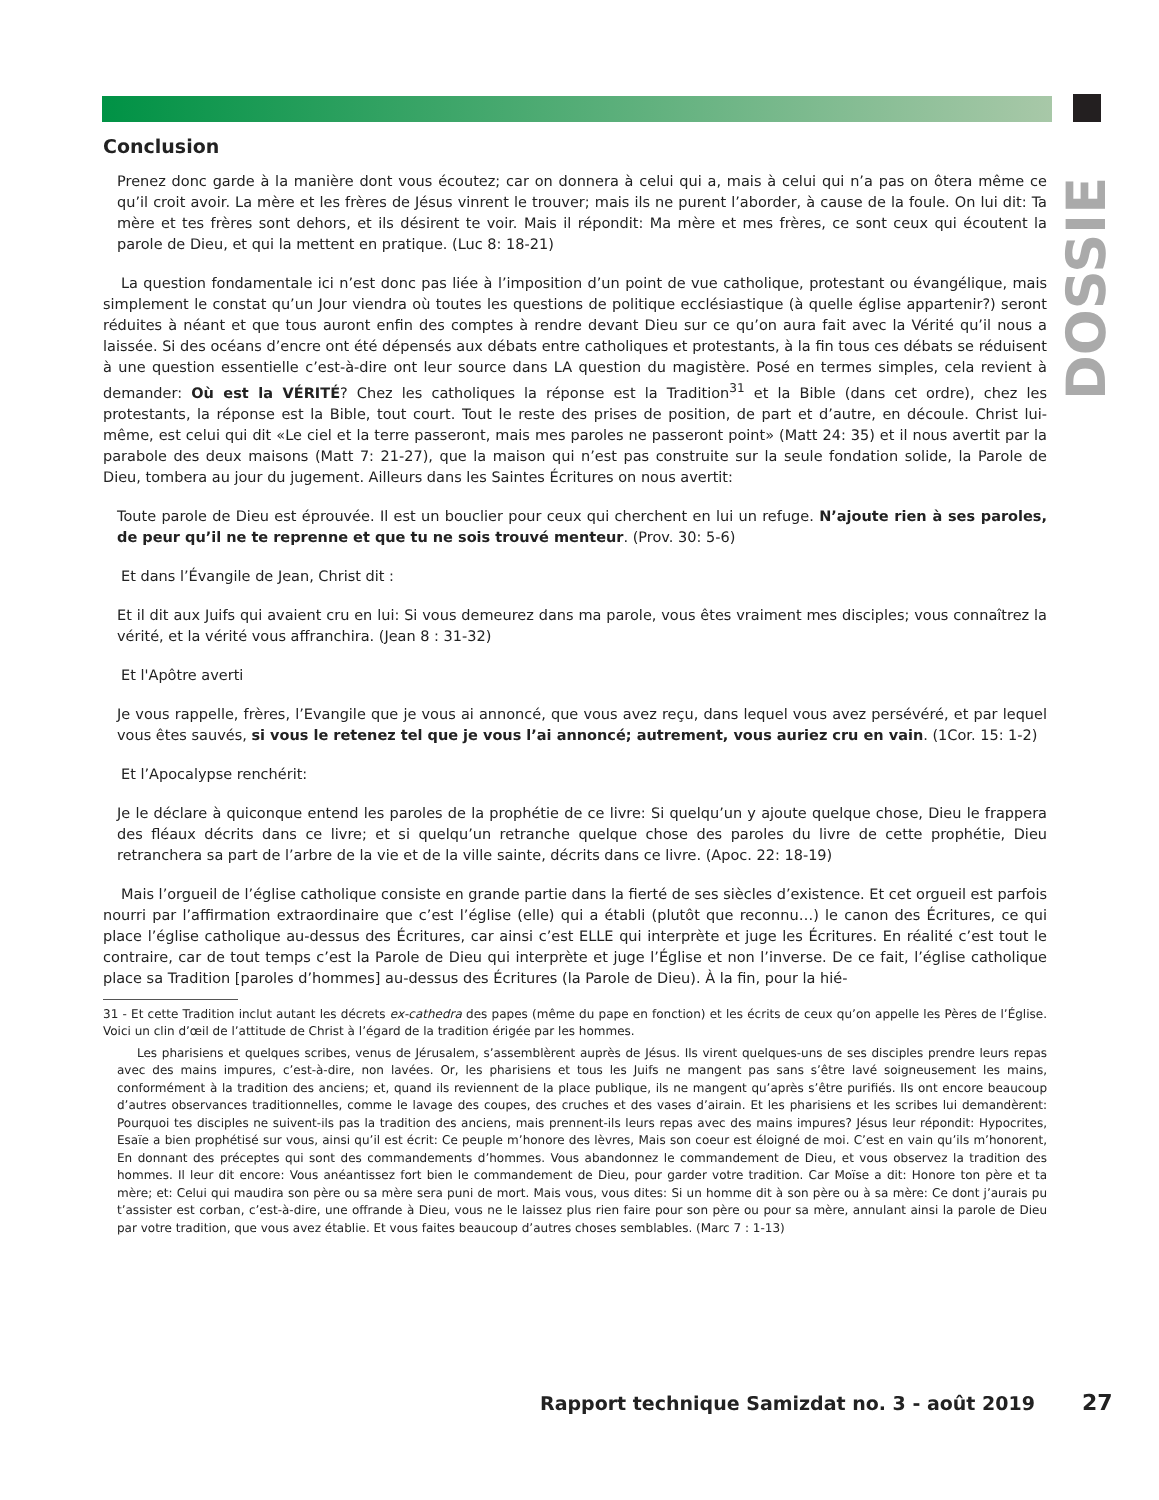DOSSIER
Conclusion
Prenez donc garde à la manière dont vous écoutez; car on donnera à celui qui a, mais à celui qui n’a pas on ôtera même ce qu’il croit avoir. La mère et les frères de Jésus vinrent le trouver; mais ils ne purent l’aborder, à cause de la foule. On lui dit: Ta mère et tes frères sont dehors, et ils désirent te voir. Mais il répondit: Ma mère et mes frères, ce sont ceux qui écoutent la parole de Dieu, et qui la mettent en pratique. (Luc 8: 18-21)
La question fondamentale ici n’est donc pas liée à l’imposition d’un point de vue catholique, protestant ou évangélique, mais simplement le constat qu’un Jour viendra où toutes les questions de politique ecclésiastique (à quelle église appartenir?) seront réduites à néant et que tous auront enfin des comptes à rendre devant Dieu sur ce qu’on aura fait avec la Vérité qu’il nous a laissée. Si des océans d’encre ont été dépensés aux débats entre catholiques et protestants, à la fin tous ces débats se réduisent à une question essentielle c’est-à-dire ont leur source dans LA question du magistère. Posé en termes simples, cela revient à demander: Où est la VÉRITÉ? Chez les catholiques la réponse est la Tradition<sup>31</sup> et la Bible (dans cet ordre), chez les protestants, la réponse est la Bible, tout court. Tout le reste des prises de position, de part et d’autre, en découle. Christ lui-même, est celui qui dit «Le ciel et la terre passeront, mais mes paroles ne passeront point» (Matt 24: 35) et il nous avertit par la parabole des deux maisons (Matt 7: 21-27), que la maison qui n’est pas construite sur la seule fondation solide, la Parole de Dieu, tombera au jour du jugement. Ailleurs dans les Saintes Écritures on nous avertit:
Toute parole de Dieu est éprouvée. Il est un bouclier pour ceux qui cherchent en lui un refuge. N’ajoute rien à ses paroles, de peur qu’il ne te reprenne et que tu ne sois trouvé menteur. (Prov. 30: 5-6)
Et dans l’Évangile de Jean, Christ dit :
Et il dit aux Juifs qui avaient cru en lui: Si vous demeurez dans ma parole, vous êtes vraiment mes disciples; vous connaîtrez la vérité, et la vérité vous affranchira. (Jean 8 : 31-32)
Et l'Apôtre averti
Je vous rappelle, frères, l’Evangile que je vous ai annoncé, que vous avez reçu, dans lequel vous avez persévéré, et par lequel vous êtes sauvés, si vous le retenez tel que je vous l’ai annoncé; autrement, vous auriez cru en vain. (1Cor. 15: 1-2)
Et l’Apocalypse renchérit:
Je le déclare à quiconque entend les paroles de la prophétie de ce livre: Si quelqu’un y ajoute quelque chose, Dieu le frappera des fléaux décrits dans ce livre; et si quelqu’un retranche quelque chose des paroles du livre de cette prophétie, Dieu retranchera sa part de l’arbre de la vie et de la ville sainte, décrits dans ce livre. (Apoc. 22: 18-19)
Mais l’orgueil de l’église catholique consiste en grande partie dans la fierté de ses siècles d’existence. Et cet orgueil est parfois nourri par l’affirmation extraordinaire que c’est l’église (elle) qui a établi (plutôt que reconnu…) le canon des Écritures, ce qui place l’église catholique au-dessus des Écritures, car ainsi c’est ELLE qui interprète et juge les Écritures. En réalité c’est tout le contraire, car de tout temps c’est la Parole de Dieu qui interprète et juge l’Église et non l’inverse. De ce fait, l’église catholique place sa Tradition [paroles d’hommes] au-dessus des Écritures (la Parole de Dieu). À la fin, pour la hié-
31 - Et cette Tradition inclut autant les décrets ex-cathedra des papes (même du pape en fonction) et les écrits de ceux qu’on appelle les Pères de l’Église. Voici un clin d’œil de l’attitude de Christ à l’égard de la tradition érigée par les hommes.
Les pharisiens et quelques scribes, venus de Jérusalem, s’assemblèrent auprès de Jésus. Ils virent quelques-uns de ses disciples prendre leurs repas avec des mains impures, c’est-à-dire, non lavées. Or, les pharisiens et tous les Juifs ne mangent pas sans s’être lavé soigneusement les mains, conformément à la tradition des anciens; et, quand ils reviennent de la place publique, ils ne mangent qu’après s’être purifiés. Ils ont encore beaucoup d’autres observances traditionnelles, comme le lavage des coupes, des cruches et des vases d’airain. Et les pharisiens et les scribes lui demandèrent: Pourquoi tes disciples ne suivent-ils pas la tradition des anciens, mais prennent-ils leurs repas avec des mains impures? Jésus leur répondit: Hypocrites, Esaïe a bien prophétisé sur vous, ainsi qu’il est écrit: Ce peuple m’honore des lèvres, Mais son coeur est éloigné de moi. C’est en vain qu’ils m’honorent, En donnant des préceptes qui sont des commandements d’hommes. Vous abandonnez le commandement de Dieu, et vous observez la tradition des hommes. Il leur dit encore: Vous anéantissez fort bien le commandement de Dieu, pour garder votre tradition. Car Moïse a dit: Honore ton père et ta mère; et: Celui qui maudira son père ou sa mère sera puni de mort. Mais vous, vous dites: Si un homme dit à son père ou à sa mère: Ce dont j’aurais pu t’assister est corban, c’est-à-dire, une offrande à Dieu, vous ne le laissez plus rien faire pour son père ou pour sa mère, annulant ainsi la parole de Dieu par votre tradition, que vous avez établie. Et vous faites beaucoup d’autres choses semblables. (Marc 7 : 1-13)
Rapport technique Samizdat no. 3 - août 2019
27